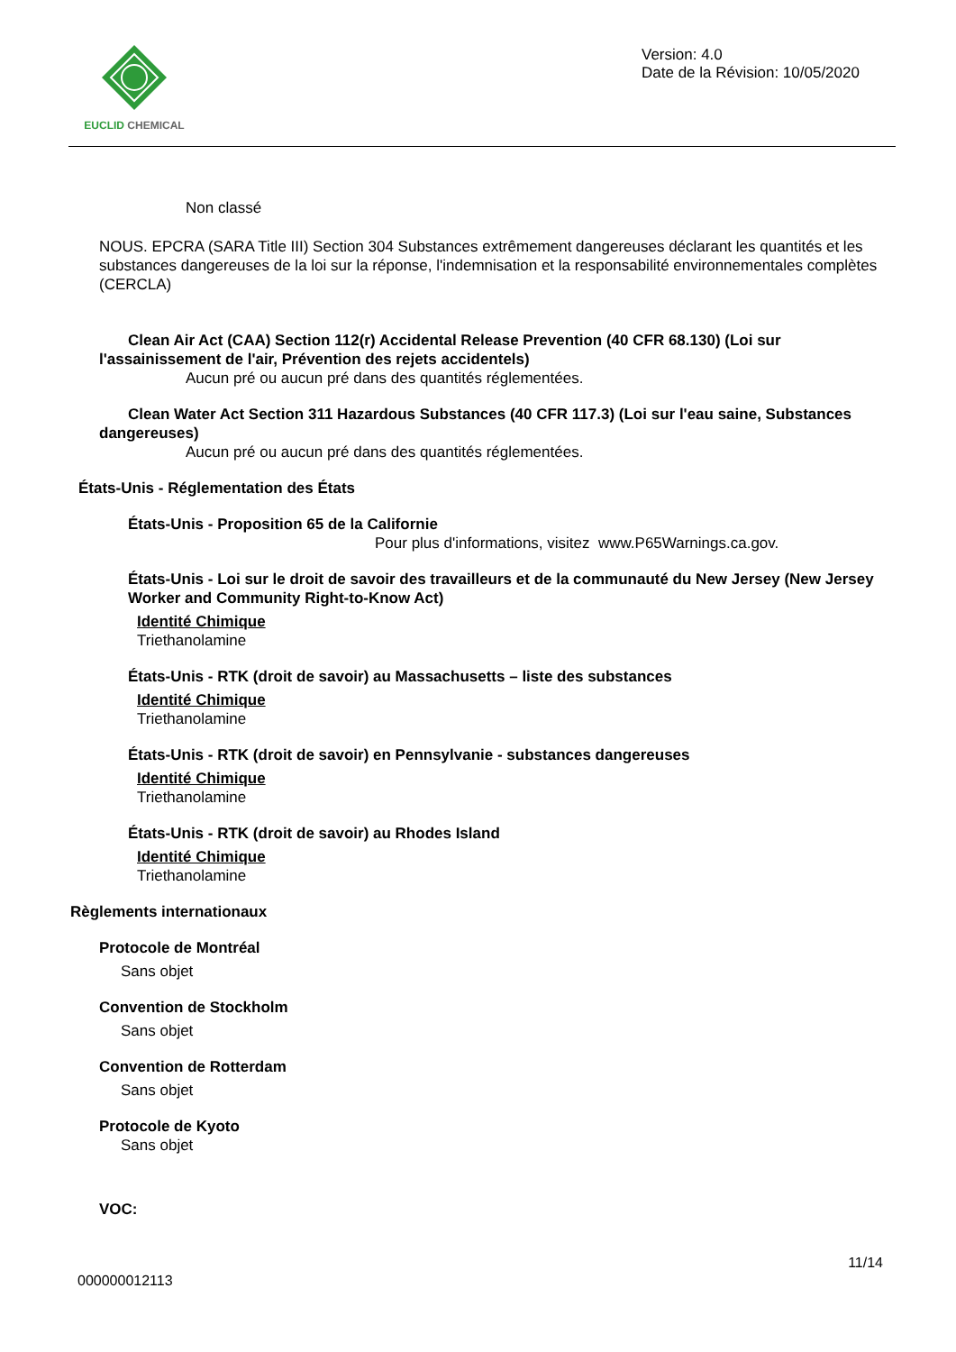EUCLID CHEMICAL
Version: 4.0
Date de la Révision: 10/05/2020
Non classé
NOUS. EPCRA (SARA Title III) Section 304 Substances extrêmement dangereuses déclarant les quantités et les substances dangereuses de la loi sur la réponse, l'indemnisation et la responsabilité environnementales complètes (CERCLA)
Clean Air Act (CAA) Section 112(r) Accidental Release Prevention (40 CFR 68.130) (Loi sur l'assainissement de l'air, Prévention des rejets accidentels)
Aucun pré ou aucun pré dans des quantités réglementées.
Clean Water Act Section 311 Hazardous Substances (40 CFR 117.3) (Loi sur l'eau saine, Substances dangereuses)
Aucun pré ou aucun pré dans des quantités réglementées.
États-Unis - Réglementation des États
États-Unis - Proposition 65 de la Californie
Pour plus d'informations, visitez www.P65Warnings.ca.gov.
États-Unis - Loi sur le droit de savoir des travailleurs et de la communauté du New Jersey (New Jersey Worker and Community Right-to-Know Act)
Identité Chimique
Triethanolamine
États-Unis - RTK (droit de savoir) au Massachusetts – liste des substances
Identité Chimique
Triethanolamine
États-Unis - RTK (droit de savoir) en Pennsylvanie - substances dangereuses
Identité Chimique
Triethanolamine
États-Unis - RTK (droit de savoir) au Rhodes Island
Identité Chimique
Triethanolamine
Règlements internationaux
Protocole de Montréal
Sans objet
Convention de Stockholm
Sans objet
Convention de Rotterdam
Sans objet
Protocole de Kyoto
Sans objet
VOC:
11/14
000000012113